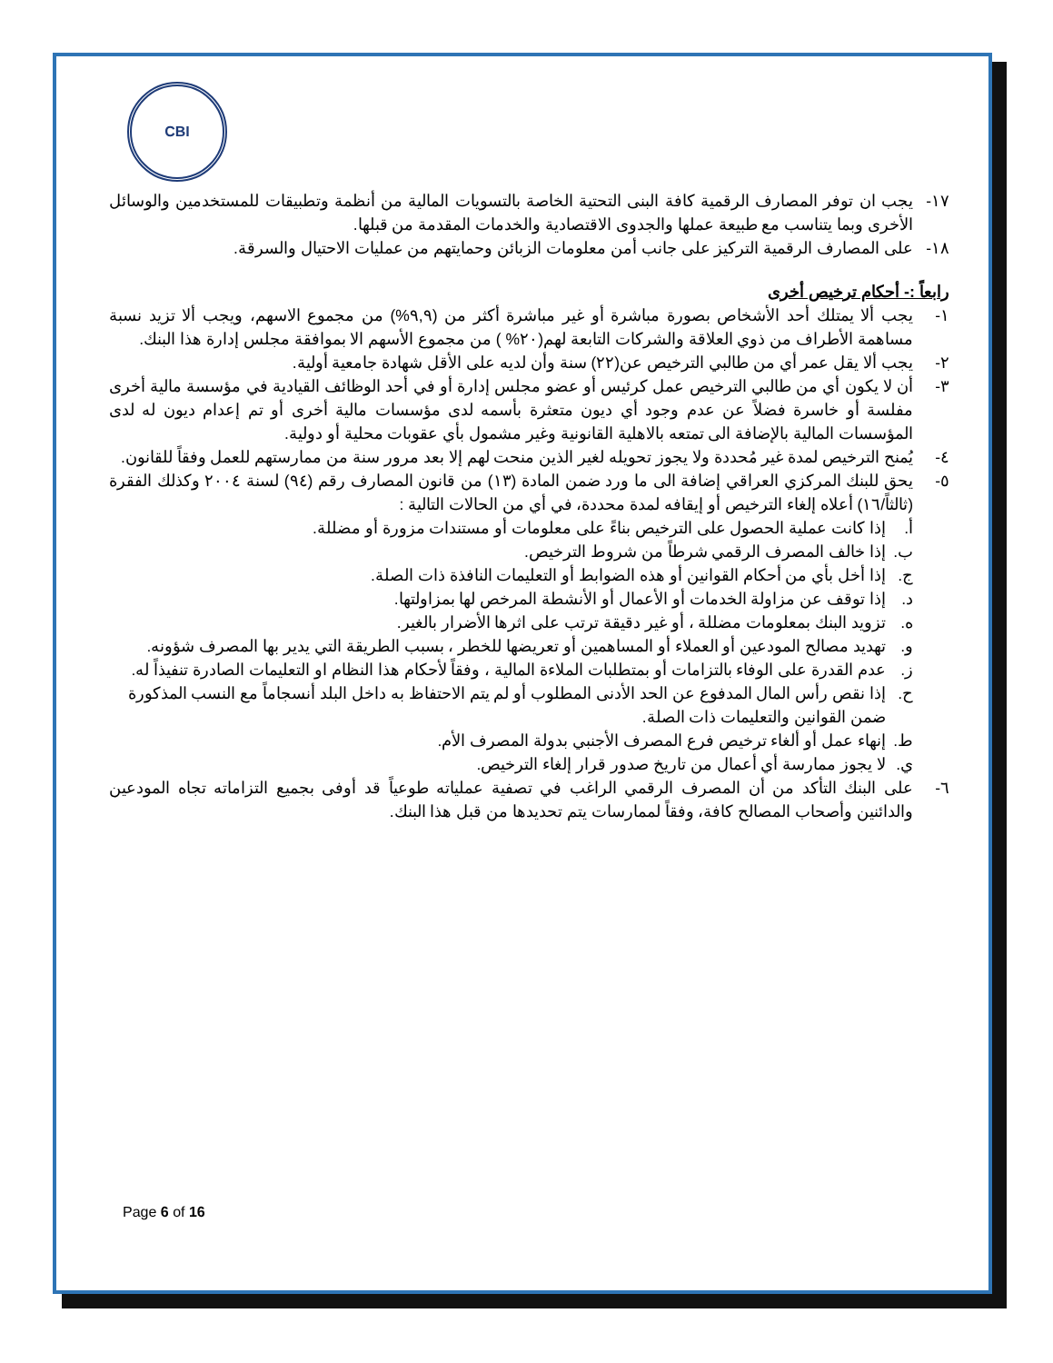CBI
١٧- يجب ان توفر المصارف الرقمية كافة البنى التحتية الخاصة بالتسويات المالية من أنظمة وتطبيقات للمستخدمين والوسائل الأخرى وبما يتناسب مع طبيعة عملها والجدوى الاقتصادية والخدمات المقدمة من قبلها.
١٨- على المصارف الرقمية التركيز على جانب أمن معلومات الزبائن وحمايتهم من عمليات الاحتيال والسرقة.
رابعاً :- أحكام ترخيص أخرى
١- يجب ألا يمتلك أحد الأشخاص بصورة مباشرة أو غير مباشرة أكثر من (٩,٩%) من مجموع الاسهم، ويجب ألا تزيد نسبة مساهمة الأطراف من ذوي العلاقة والشركات التابعة لهم(٢٠% ) من مجموع الأسهم الا بموافقة مجلس إدارة هذا البنك.
٢- يجب ألا يقل عمر أي من طالبي الترخيص عن(٢٢) سنة وأن لديه على الأقل شهادة جامعية أولية.
٣- أن لا يكون أي من طالبي الترخيص عمل كرئيس أو عضو مجلس إدارة أو في أحد الوظائف القيادية في مؤسسة مالية أخرى مفلسة أو خاسرة فضلاً عن عدم وجود أي ديون متعثرة بأسمه لدى مؤسسات مالية أخرى أو تم إعدام ديون له لدى المؤسسات المالية بالإضافة الى تمتعه بالاهلية القانونية وغير مشمول بأي عقوبات محلية أو دولية.
٤- يُمنح الترخيص لمدة غير مُحددة ولا يجوز تحويله لغير الذين منحت لهم إلا بعد مرور سنة من ممارستهم للعمل وفقاً للقانون.
٥- يحق للبنك المركزي العراقي إضافة الى ما ورد ضمن المادة (١٣) من قانون المصارف رقم (٩٤) لسنة ٢٠٠٤ وكذلك الفقرة (ثالثاً/١٦) أعلاه إلغاء الترخيص أو إيقافه لمدة محددة، في أي من الحالات التالية :
أ. إذا كانت عملية الحصول على الترخيص بناءً على معلومات أو مستندات مزورة أو مضللة.
ب. إذا خالف المصرف الرقمي شرطاً من شروط الترخيص.
ج. إذا أخل بأي من أحكام القوانين أو هذه الضوابط أو التعليمات النافذة ذات الصلة.
د. إذا توقف عن مزاولة الخدمات أو الأعمال أو الأنشطة المرخص لها بمزاولتها.
ه. تزويد البنك بمعلومات مضللة ، أو غير دقيقة ترتب على اثرها الأضرار بالغير.
و. تهديد مصالح المودعين أو العملاء أو المساهمين أو تعريضها للخطر ، بسبب الطريقة التي يدير بها المصرف شؤونه.
ز. عدم القدرة على الوفاء بالتزامات أو بمتطلبات الملاءة المالية ، وفقاً لأحكام هذا النظام او التعليمات الصادرة تنفيذاً له.
ح. إذا نقص رأس المال المدفوع عن الحد الأدنى المطلوب أو لم يتم الاحتفاظ به داخل البلد أنسجاماً مع النسب المذكورة ضمن القوانين والتعليمات ذات الصلة.
ط. إنهاء عمل أو ألغاء ترخيص فرع المصرف الأجنبي بدولة المصرف الأم.
ي. لا يجوز ممارسة أي أعمال من تاريخ صدور قرار إلغاء الترخيص.
٦- على البنك التأكد من أن المصرف الرقمي الراغب في تصفية عملياته طوعياً قد أوفى بجميع التزاماته تجاه المودعين والدائنين وأصحاب المصالح كافة، وفقاً لممارسات يتم تحديدها من قبل هذا البنك.
Page 6 of 16